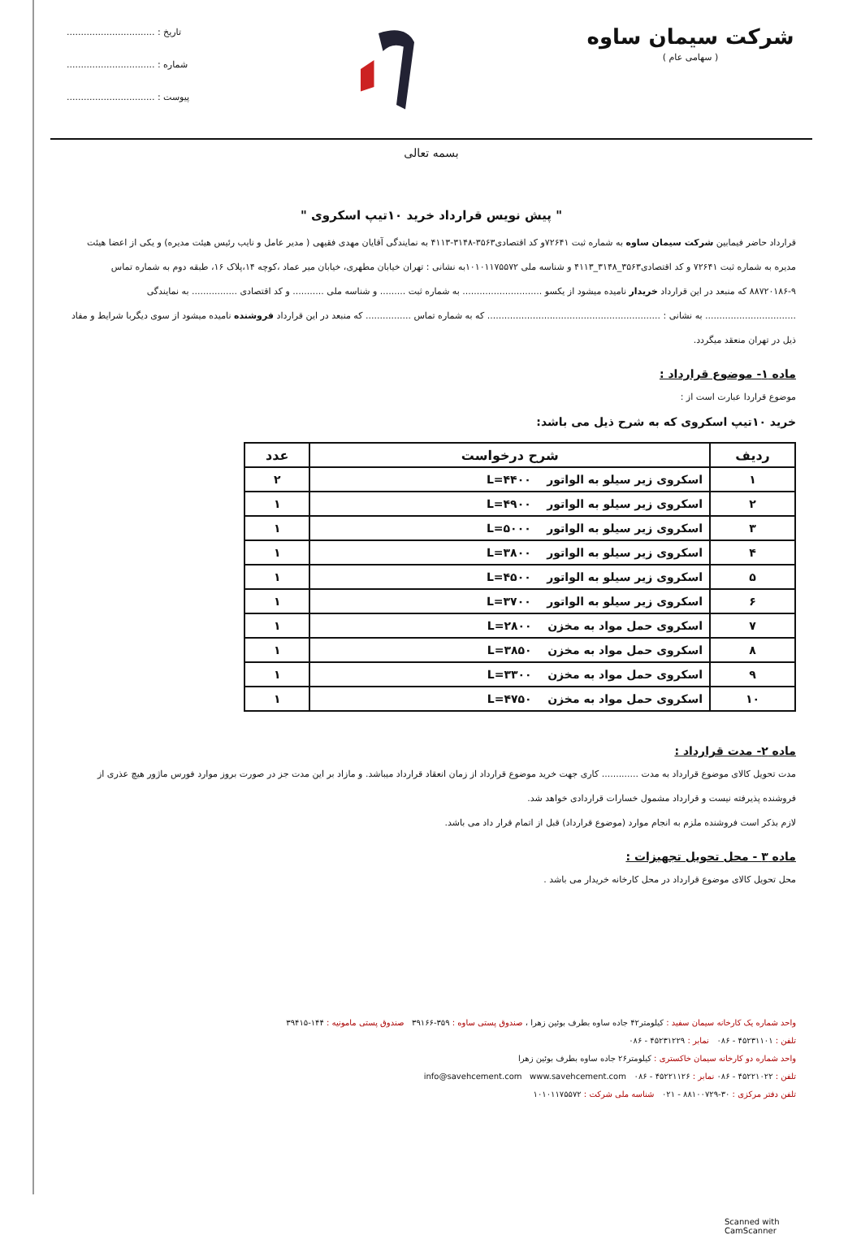شرکت سیمان ساوه
( سهامی عام )
تاریخ : ...............................
شماره : ...............................
پیوست : ...............................
بسمه تعالی
" پیش نویس قرارداد خرید ۱۰تیپ اسکروی "
قرارداد حاضر فیمابین شرکت سیمان ساوه به شماره ثبت ۷۲۶۴۱و کد اقتصادی۳۵۶۳-۳۱۴۸-۴۱۱۳ به نمایندگی آقایان مهدی فقیهی ( مدیر عامل و نایب رئیس هیئت مدیره) و یکی از اعضا هیئت مدیره به شماره ثبت ۷۲۶۴۱ و کد اقتصادی۳۵۶۳_۳۱۴۸_۴۱۱۳ و شناسه ملی ۱۰۱۰۱۱۷۵۵۷۲به نشانی : تهران خیابان مطهری، خیابان میر عماد ،کوچه ۱۴،پلاک ۱۶، طبقه دوم به شماره تماس ۹-۸۸۷۲۰۱۸۶ که منبعد در این قرارداد خریدار نامیده میشود از یکسو ............................ به شماره ثبت ......... و شناسه ملی ........... و کد اقتصادی ................ به نمایندگی ................................ به نشانی : ............................................................. که به شماره تماس ................ که منبعد در این قرارداد فروشنده نامیده میشود از سوی دیگربا شرایط و مفاد ذیل در تهران منعقد میگردد.
ماده ۱- موضوع قرارداد :
موضوع قراردا عبارت است از :
خرید ۱۰تیپ اسکروی که به شرح ذیل می باشد:
| ردیف | شرح درخواست | عدد |
| --- | --- | --- |
| ۱ | اسکروی زیر سیلو به الواتور L=۴۴۰۰ | ۲ |
| ۲ | اسکروی زیر سیلو به الواتور L=۴۹۰۰ | ۱ |
| ۳ | اسکروی زیر سیلو به الواتور L=۵۰۰۰ | ۱ |
| ۴ | اسکروی زیر سیلو به الواتور L=۳۸۰۰ | ۱ |
| ۵ | اسکروی زیر سیلو به الواتور L=۴۵۰۰ | ۱ |
| ۶ | اسکروی زیر سیلو به الواتور L=۳۷۰۰ | ۱ |
| ۷ | اسکروی حمل مواد به مخزن L=۲۸۰۰ | ۱ |
| ۸ | اسکروی حمل مواد به مخزن L=۳۸۵۰ | ۱ |
| ۹ | اسکروی حمل مواد به مخزن L=۳۳۰۰ | ۱ |
| ۱۰ | اسکروی حمل مواد به مخزن L=۴۷۵۰ | ۱ |
ماده ۲- مدت قرارداد :
مدت تحویل کالای موضوع قرارداد به مدت ............. کاری جهت خرید موضوع قرارداد از زمان انعقاد قرارداد میباشد. و مازاد بر این مدت جز در صورت بروز موارد فورس ماژور هیچ عذری از فروشنده پذیرفته نیست و قرارداد مشمول خسارات قراردادی خواهد شد.
لازم بذکر است فروشنده ملزم به انجام موارد (موضوع قرارداد) قبل از اتمام قرار داد می باشد.
ماده ۳ - محل تحویل تجهیزات :
محل تحویل کالای موضوع قرارداد در محل کارخانه خریدار می باشد .
واحد شماره یک کارخانه سیمان سفید : کیلومتر۴۲ جاده ساوه بطرف بوئین زهرا ، صندوق پستی ساوه : ۳۵۹-۳۹۱۶۶ صندوق پستی مامونیه : ۱۴۴-۳۹۴۱۵
تلفن : ۴۵۲۳۱۱۰۱ - ۰۸۶ نمابر : ۴۵۲۳۱۲۲۹ - ۰۸۶
واحد شماره دو کارخانه سیمان خاکستری : کیلومتر۲۶ جاده ساوه بطرف بوئین زهرا
تلفن : ۴۵۲۲۱۰۲۲ - ۰۸۶ نمابر : ۴۵۲۲۱۱۲۶ - ۰۸۶ info@savehcement.com www.savehcement.com
تلفن دفتر مرکزی : ۳۰-۸۸۱۰۰۷۲۹ - ۰۲۱ شناسه ملی شرکت : ۱۰۱۰۱۱۷۵۵۷۲
Scanned with CamScanner